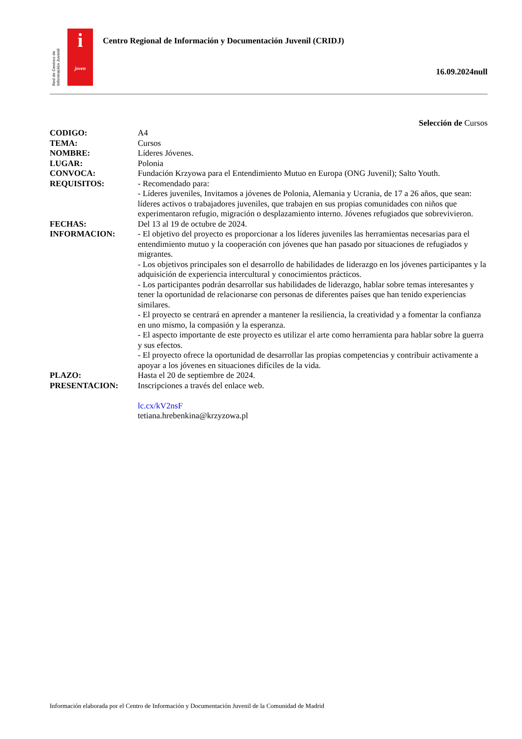Red de Centros de Información Juvenil
i
joven
Centro Regional de Información y Documentación Juvenil (CRIDJ)
16.09.2024null
Selección de Cursos
| CODIGO: | A4 |
| TEMA: | Cursos |
| NOMBRE: | Líderes Jóvenes. |
| LUGAR: | Polonia |
| CONVOCA: | Fundación Krzyowa para el Entendimiento Mutuo en Europa (ONG Juvenil); Salto Youth. |
| REQUISITOS: | - Recomendado para: - Líderes juveniles, Invitamos a jóvenes de Polonia, Alemania y Ucrania, de 17 a 26 años, que sean: líderes activos o trabajadores juveniles, que trabajen en sus propias comunidades con niños que experimentaron refugio, migración o desplazamiento interno. Jóvenes refugiados que sobrevivieron. |
| FECHAS: | Del 13 al 19 de octubre de 2024. |
| INFORMACION: | - El objetivo del proyecto es proporcionar a los líderes juveniles las herramientas necesarias para el entendimiento mutuo y la cooperación con jóvenes que han pasado por situaciones de refugiados y migrantes. - Los objetivos principales son el desarrollo de habilidades de liderazgo en los jóvenes participantes y la adquisición de experiencia intercultural y conocimientos prácticos. - Los participantes podrán desarrollar sus habilidades de liderazgo, hablar sobre temas interesantes y tener la oportunidad de relacionarse con personas de diferentes países que han tenido experiencias similares. - El proyecto se centrará en aprender a mantener la resiliencia, la creatividad y a fomentar la confianza en uno mismo, la compasión y la esperanza. - El aspecto importante de este proyecto es utilizar el arte como herramienta para hablar sobre la guerra y sus efectos. - El proyecto ofrece la oportunidad de desarrollar las propias competencias y contribuir activamente a apoyar a los jóvenes en situaciones difíciles de la vida. |
| PLAZO: | Hasta el 20 de septiembre de 2024. |
| PRESENTACION: | Inscripciones a través del enlace web. lc.cx/kV2nsF tetiana.hrebenkina@krzyzowa.pl |
Información elaborada por el Centro de Información y Documentación Juvenil de la Comunidad de Madrid